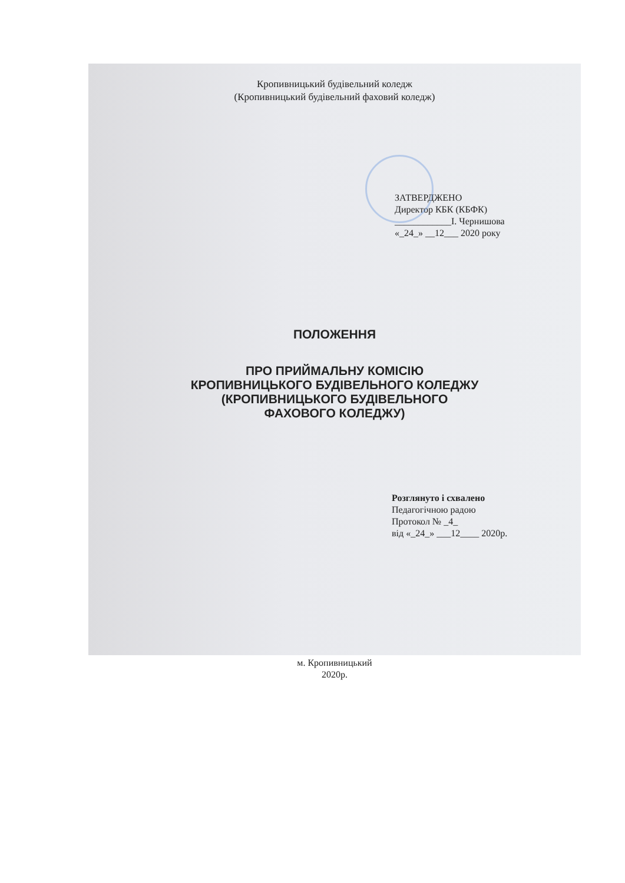Кропивницький будівельний коледж
(Кропивницький будівельний фаховий коледж)
ЗАТВЕРДЖЕНО
Директор КБК (КБФК)
____________І. Чернишова
«_24_» __12___ 2020 року
ПОЛОЖЕННЯ
ПРО ПРИЙМАЛЬНУ КОМІСІЮ
КРОПИВНИЦЬКОГО БУДІВЕЛЬНОГО КОЛЕДЖУ
(КРОПИВНИЦЬКОГО БУДІВЕЛЬНОГО
ФАХОВОГО КОЛЕДЖУ)
Розглянуто і схвалено
Педагогічною радою
Протокол № _4_
від «_24_» ___12____ 2020р.
м. Кропивницький
2020р.